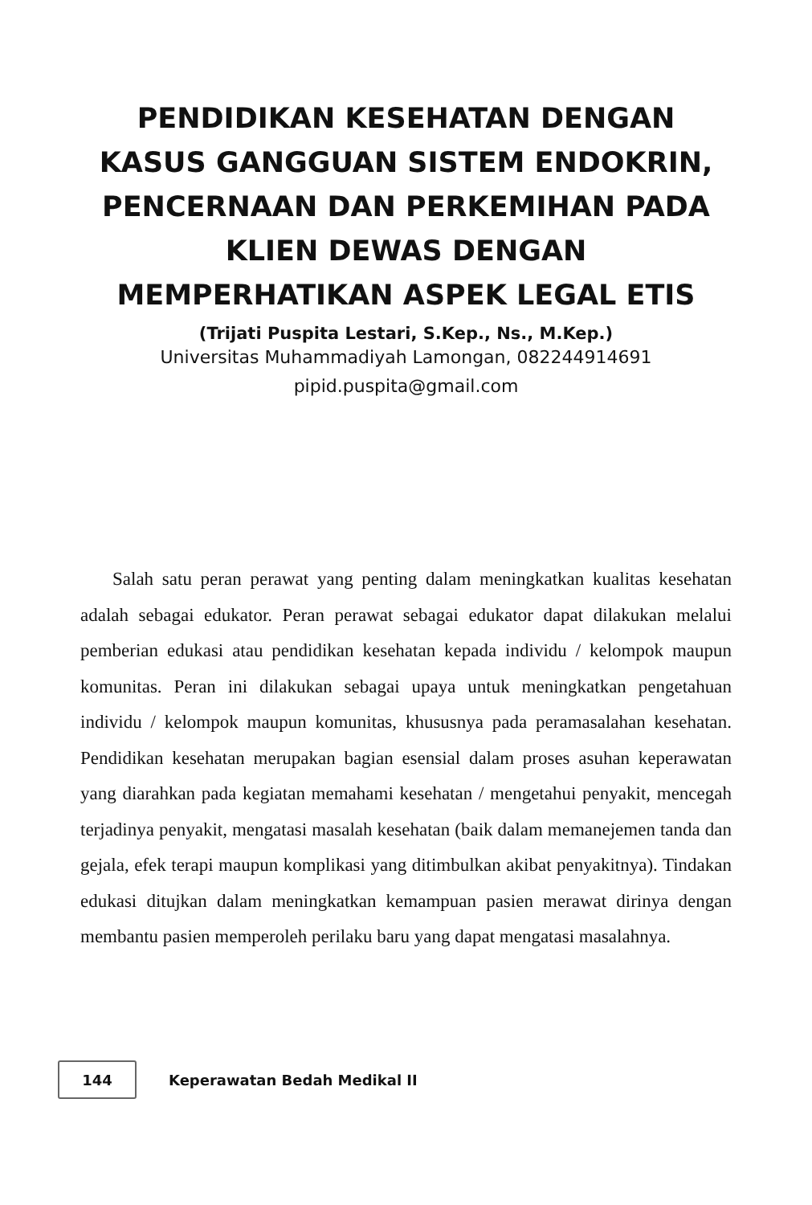PENDIDIKAN KESEHATAN DENGAN
KASUS GANGGUAN SISTEM ENDOKRIN,
PENCERNAAN DAN PERKEMIHAN PADA
KLIEN DEWAS DENGAN
MEMPERHATIKAN ASPEK LEGAL ETIS
(Trijati Puspita Lestari, S.Kep., Ns., M.Kep.)
Universitas Muhammadiyah Lamongan, 082244914691
pipid.puspita@gmail.com
Salah satu peran perawat yang penting dalam meningkatkan kualitas kesehatan adalah sebagai edukator. Peran perawat sebagai edukator dapat dilakukan melalui pemberian edukasi atau pendidikan kesehatan kepada individu / kelompok maupun komunitas. Peran ini dilakukan sebagai upaya untuk meningkatkan pengetahuan individu / kelompok maupun komunitas, khususnya pada peramasalahan kesehatan. Pendidikan kesehatan merupakan bagian esensial dalam proses asuhan keperawatan yang diarahkan pada kegiatan memahami kesehatan / mengetahui penyakit, mencegah terjadinya penyakit, mengatasi masalah kesehatan (baik dalam memanejemen tanda dan gejala, efek terapi maupun komplikasi yang ditimbulkan akibat penyakitnya). Tindakan edukasi ditujkan dalam meningkatkan kemampuan pasien merawat dirinya dengan membantu pasien memperoleh perilaku baru yang dapat mengatasi masalahnya.
144
Keperawatan Bedah Medikal II